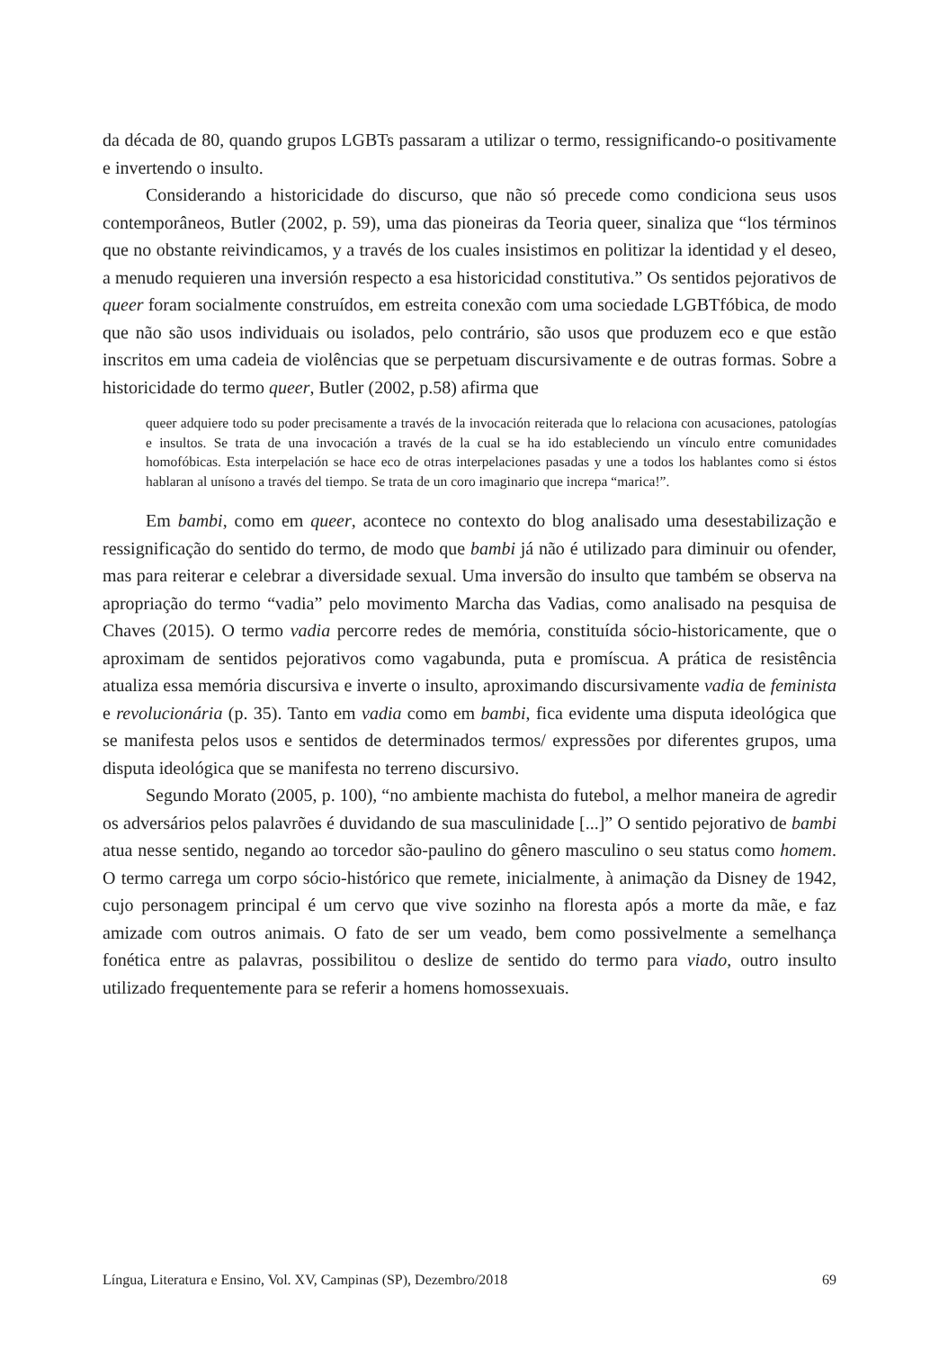da década de 80, quando grupos LGBTs passaram a utilizar o termo, ressignificando-o positivamente e invertendo o insulto.
Considerando a historicidade do discurso, que não só precede como condiciona seus usos contemporâneos, Butler (2002, p. 59), uma das pioneiras da Teoria queer, sinaliza que “los términos que no obstante reivindicamos, y a través de los cuales insistimos en politizar la identidad y el deseo, a menudo requieren una inversión respecto a esa historicidad constitutiva.” Os sentidos pejorativos de queer foram socialmente construídos, em estreita conexão com uma sociedade LGBTfóbica, de modo que não são usos individuais ou isolados, pelo contrário, são usos que produzem eco e que estão inscritos em uma cadeia de violências que se perpetuam discursivamente e de outras formas. Sobre a historicidade do termo queer, Butler (2002, p.58) afirma que
queer adquiere todo su poder precisamente a través de la invocación reiterada que lo relaciona con acusaciones, patologías e insultos. Se trata de una invocación a través de la cual se ha ido estableciendo un vínculo entre comunidades homofóbicas. Esta interpelación se hace eco de otras interpelaciones pasadas y une a todos los hablantes como si éstos hablaran al unísono a través del tiempo. Se trata de un coro imaginario que increpa “marica!”.
Em bambi, como em queer, acontece no contexto do blog analisado uma desestabilização e ressignificação do sentido do termo, de modo que bambi já não é utilizado para diminuir ou ofender, mas para reiterar e celebrar a diversidade sexual. Uma inversão do insulto que também se observa na apropriação do termo “vadia” pelo movimento Marcha das Vadias, como analisado na pesquisa de Chaves (2015). O termo vadia percorre redes de memória, constituída sócio-historicamente, que o aproximam de sentidos pejorativos como vagabunda, puta e promíscua. A prática de resistência atualiza essa memória discursiva e inverte o insulto, aproximando discursivamente vadia de feminista e revolucionária (p. 35). Tanto em vadia como em bambi, fica evidente uma disputa ideológica que se manifesta pelos usos e sentidos de determinados termos/ expressões por diferentes grupos, uma disputa ideológica que se manifesta no terreno discursivo.
Segundo Morato (2005, p. 100), “no ambiente machista do futebol, a melhor maneira de agredir os adversários pelos palavrões é duvidando de sua masculinidade [...]” O sentido pejorativo de bambi atua nesse sentido, negando ao torcedor são-paulino do gênero masculino o seu status como homem. O termo carrega um corpo sócio-histórico que remete, inicialmente, à animação da Disney de 1942, cujo personagem principal é um cervo que vive sozinho na floresta após a morte da mãe, e faz amizade com outros animais. O fato de ser um veado, bem como possivelmente a semelhança fonética entre as palavras, possibilitou o deslize de sentido do termo para viado, outro insulto utilizado frequentemente para se referir a homens homossexuais.
Língua, Literatura e Ensino, Vol. XV, Campinas (SP), Dezembro/2018 69